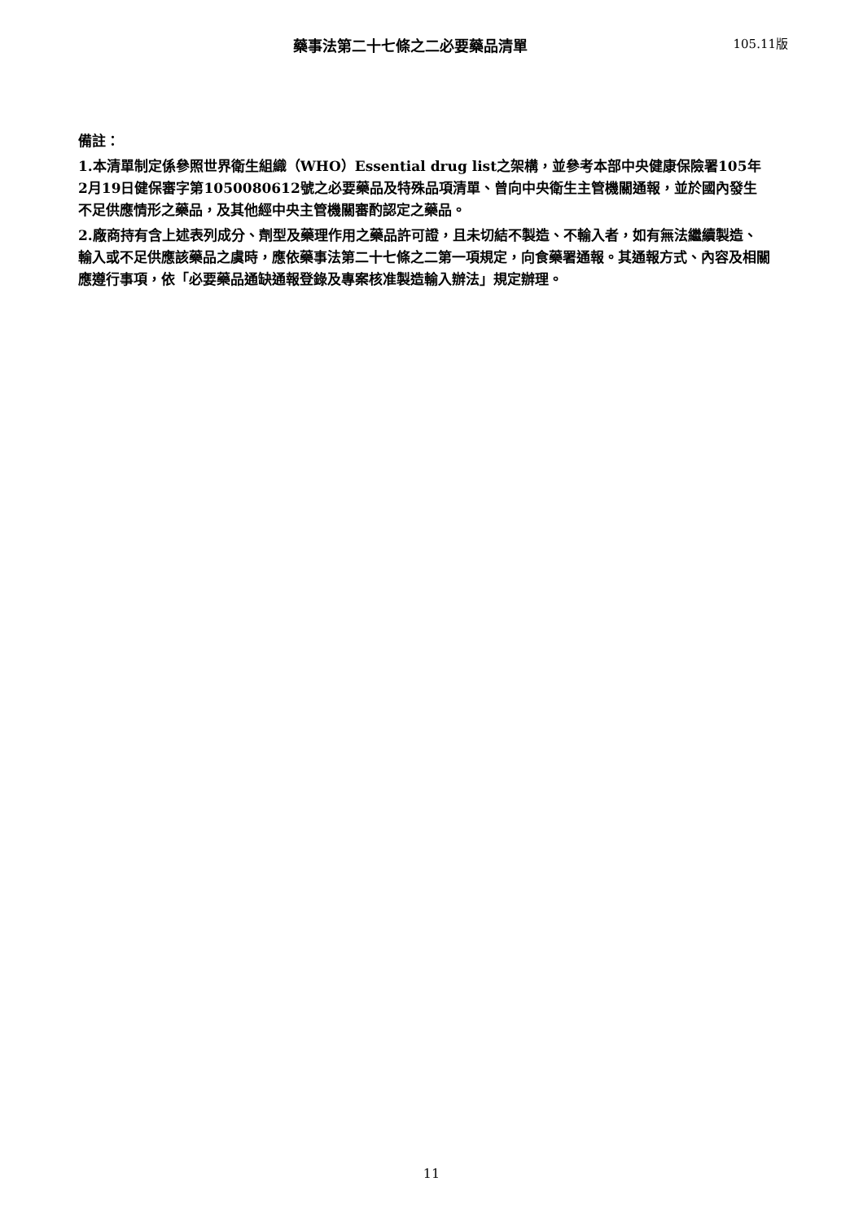藥事法第二十七條之二必要藥品清單 105.11版
備註：
1.本清單制定係參照世界衛生組織（WHO）Essential drug list之架構，並參考本部中央健康保險署105年2月19日健保審字第1050080612號之必要藥品及特殊品項清單、曾向中央衛生主管機關通報，並於國內發生不足供應情形之藥品，及其他經中央主管機關審酌認定之藥品。
2.廠商持有含上述表列成分、劑型及藥理作用之藥品許可證，且未切結不製造、不輸入者，如有無法繼續製造、輸入或不足供應該藥品之虞時，應依藥事法第二十七條之二第一項規定，向食藥署通報。其通報方式、內容及相關應遵行事項，依「必要藥品通缺通報登錄及專案核准製造輸入辦法」規定辦理。
11